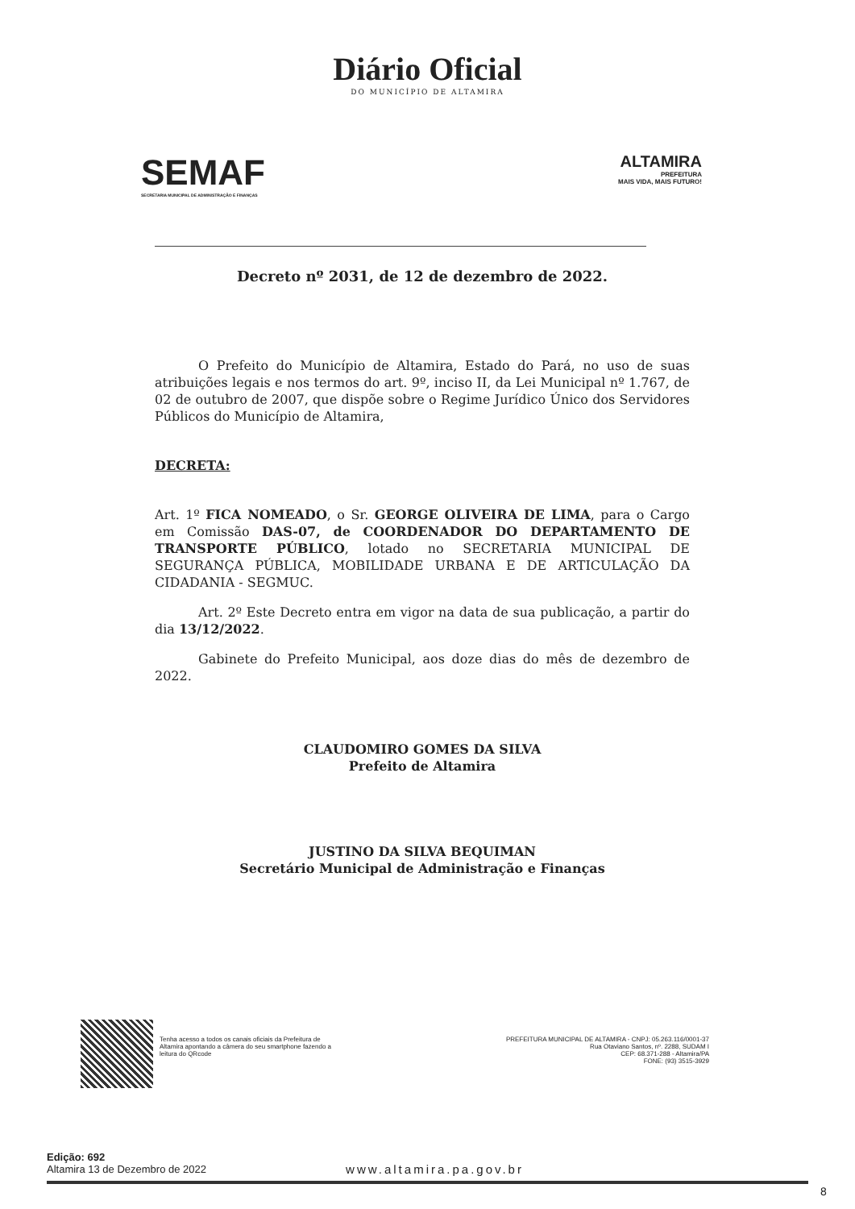Diário Oficial
DO MUNICÍPIO DE ALTAMIRA
SEMAF
SECRETARIA MUNICIPAL DE ADMINISTRAÇÃO E FINANÇAS
ALTAMIRA
PREFEITURA
MAIS VIDA, MAIS FUTURO!
Decreto nº 2031, de 12 de dezembro de 2022.
O Prefeito do Município de Altamira, Estado do Pará, no uso de suas atribuições legais e nos termos do art. 9º, inciso II, da Lei Municipal nº 1.767, de 02 de outubro de 2007, que dispõe sobre o Regime Jurídico Único dos Servidores Públicos do Município de Altamira,
DECRETA:
Art. 1º FICA NOMEADO, o Sr. GEORGE OLIVEIRA DE LIMA, para o Cargo em Comissão DAS-07, de COORDENADOR DO DEPARTAMENTO DE TRANSPORTE PÚBLICO, lotado no SECRETARIA MUNICIPAL DE SEGURANÇA PÚBLICA, MOBILIDADE URBANA E DE ARTICULAÇÃO DA CIDADANIA - SEGMUC.
Art. 2º Este Decreto entra em vigor na data de sua publicação, a partir do dia 13/12/2022.
Gabinete do Prefeito Municipal, aos doze dias do mês de dezembro de 2022.
CLAUDOMIRO GOMES DA SILVA
Prefeito de Altamira
JUSTINO DA SILVA BEQUIMAN
Secretário Municipal de Administração e Finanças
Tenha acesso a todos os canais oficiais da Prefeitura de Altamira apontando a câmera do seu smartphone fazendo a leitura do QRcode
PREFEITURA MUNICIPAL DE ALTAMIRA - CNPJ: 05.263.116/0001-37
Rua Otaviano Santos, nº. 2288, SUDAM I
CEP: 68.371-288 - Altamira/PA
FONE: (93) 3515-3929
Edição: 692
Altamira 13 de Dezembro de 2022
www.altamira.pa.gov.br
8